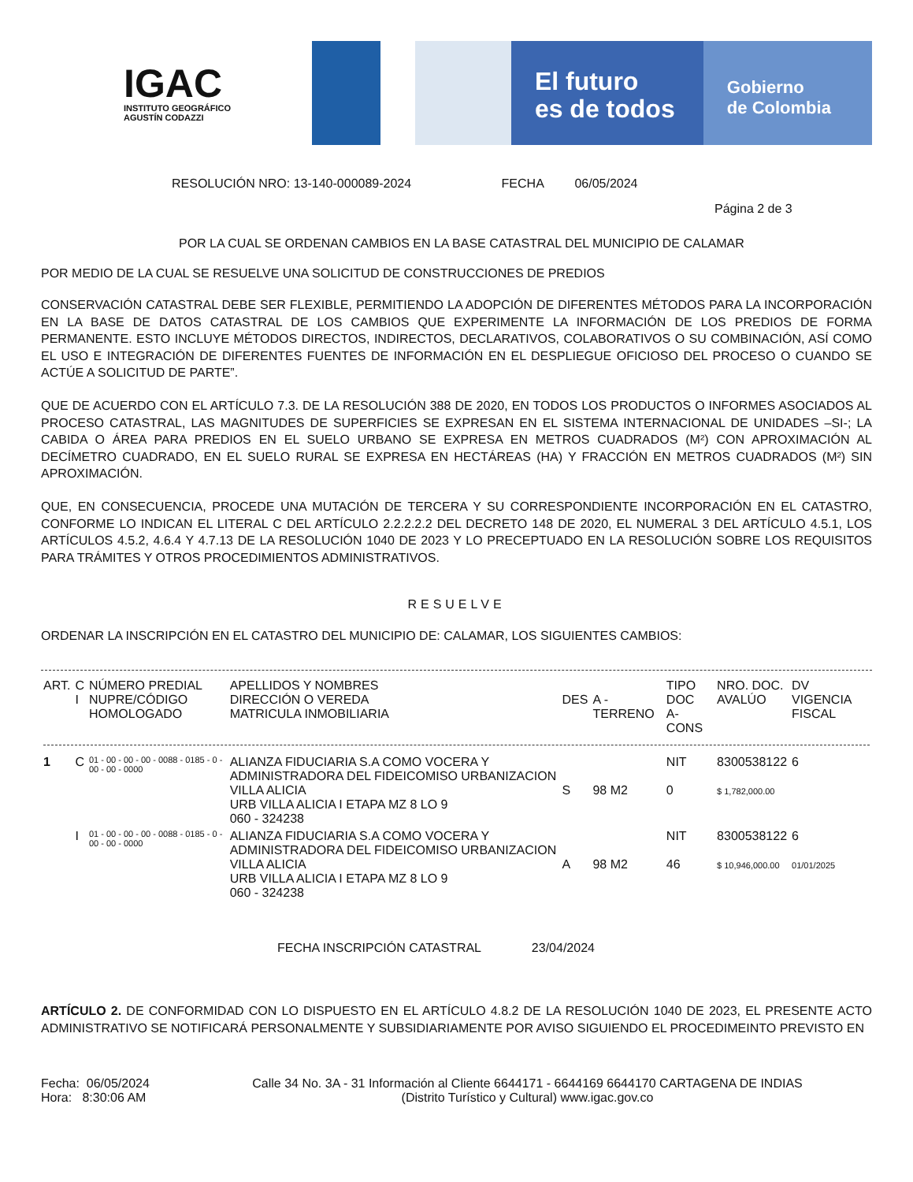IGAC
INSTITUTO GEOGRÁFICO
AGUSTÍN CODAZZI
El futuro
es de todos
Gobierno
de Colombia
RESOLUCIÓN NRO: 13-140-000089-2024 FECHA 06/05/2024
Página 2 de 3
POR LA CUAL SE ORDENAN CAMBIOS EN LA BASE CATASTRAL DEL MUNICIPIO DE CALAMAR
POR MEDIO DE LA CUAL SE RESUELVE UNA SOLICITUD DE CONSTRUCCIONES DE PREDIOS
CONSERVACIÓN CATASTRAL DEBE SER FLEXIBLE, PERMITIENDO LA ADOPCIÓN DE DIFERENTES MÉTODOS PARA LA INCORPORACIÓN EN LA BASE DE DATOS CATASTRAL DE LOS CAMBIOS QUE EXPERIMENTE LA INFORMACIÓN DE LOS PREDIOS DE FORMA PERMANENTE. ESTO INCLUYE MÉTODOS DIRECTOS, INDIRECTOS, DECLARATIVOS, COLABORATIVOS O SU COMBINACIÓN, ASÍ COMO EL USO E INTEGRACIÓN DE DIFERENTES FUENTES DE INFORMACIÓN EN EL DESPLIEGUE OFICIOSO DEL PROCESO O CUANDO SE ACTÚE A SOLICITUD DE PARTE”.
QUE DE ACUERDO CON EL ARTÍCULO 7.3. DE LA RESOLUCIÓN 388 DE 2020, EN TODOS LOS PRODUCTOS O INFORMES ASOCIADOS AL PROCESO CATASTRAL, LAS MAGNITUDES DE SUPERFICIES SE EXPRESAN EN EL SISTEMA INTERNACIONAL DE UNIDADES –SI-; LA CABIDA O ÁREA PARA PREDIOS EN EL SUELO URBANO SE EXPRESA EN METROS CUADRADOS (M²) CON APROXIMACIÓN AL DECÍMETRO CUADRADO, EN EL SUELO RURAL SE EXPRESA EN HECTÁREAS (HA) Y FRACCIÓN EN METROS CUADRADOS (M²) SIN APROXIMACIÓN.
QUE, EN CONSECUENCIA, PROCEDE UNA MUTACIÓN DE TERCERA Y SU CORRESPONDIENTE INCORPORACIÓN EN EL CATASTRO, CONFORME LO INDICAN EL LITERAL C DEL ARTÍCULO 2.2.2.2.2 DEL DECRETO 148 DE 2020, EL NUMERAL 3 DEL ARTÍCULO 4.5.1, LOS ARTÍCULOS 4.5.2, 4.6.4 Y 4.7.13 DE LA RESOLUCIÓN 1040 DE 2023 Y LO PRECEPTUADO EN LA RESOLUCIÓN SOBRE LOS REQUISITOS PARA TRÁMITES Y OTROS PROCEDIMIENTOS ADMINISTRATIVOS.
RESUELVE
ORDENAR LA INSCRIPCIÓN EN EL CATASTRO DEL MUNICIPIO DE: CALAMAR, LOS SIGUIENTES CAMBIOS:
| ART. | C I | NÚMERO PREDIAL NUPRE/CÓDIGO HOMOLOGADO | APELLIDOS Y NOMBRES DIRECCIÓN O VEREDA MATRICULA INMOBILIARIA | DES | A - TERRENO | TIPO DOC A-CONS | NRO. DOC. AVALÚO | DV VIGENCIA FISCAL |
| --- | --- | --- | --- | --- | --- | --- | --- | --- |
| 1 | C | 01 - 00 - 00 - 00 - 0088 - 0185 - 0 - 00 - 00 - 0000 | ALIANZA FIDUCIARIA S.A COMO VOCERA Y ADMINISTRADORA DEL FIDEICOMISO URBANIZACION VILLA ALICIA URB VILLA ALICIA I ETAPA MZ 8 LO 9 060 - 324238 | S | 98 M2 | NIT 0 | 8300538122 $ 1,782,000.00 | 6 |
| | I | 01 - 00 - 00 - 00 - 0088 - 0185 - 0 - 00 - 00 - 0000 | ALIANZA FIDUCIARIA S.A COMO VOCERA Y ADMINISTRADORA DEL FIDEICOMISO URBANIZACION VILLA ALICIA URB VILLA ALICIA I ETAPA MZ 8 LO 9 060 - 324238 | A | 98 M2 | NIT 46 | 8300538122 $ 10,946,000.00 | 6 01/01/2025 |
FECHA INSCRIPCIÓN CATASTRAL 23/04/2024
ARTÍCULO 2. DE CONFORMIDAD CON LO DISPUESTO EN EL ARTÍCULO 4.8.2 DE LA RESOLUCIÓN 1040 DE 2023, EL PRESENTE ACTO ADMINISTRATIVO SE NOTIFICARÁ PERSONALMENTE Y SUBSIDIARIAMENTE POR AVISO SIGUIENDO EL PROCEDIMEINTO PREVISTO EN
Fecha: 06/05/2024
Hora: 8:30:06 AM
Calle 34 No. 3A - 31 Información al Cliente 6644171 - 6644169 6644170 CARTAGENA DE INDIAS
(Distrito Turístico y Cultural) www.igac.gov.co